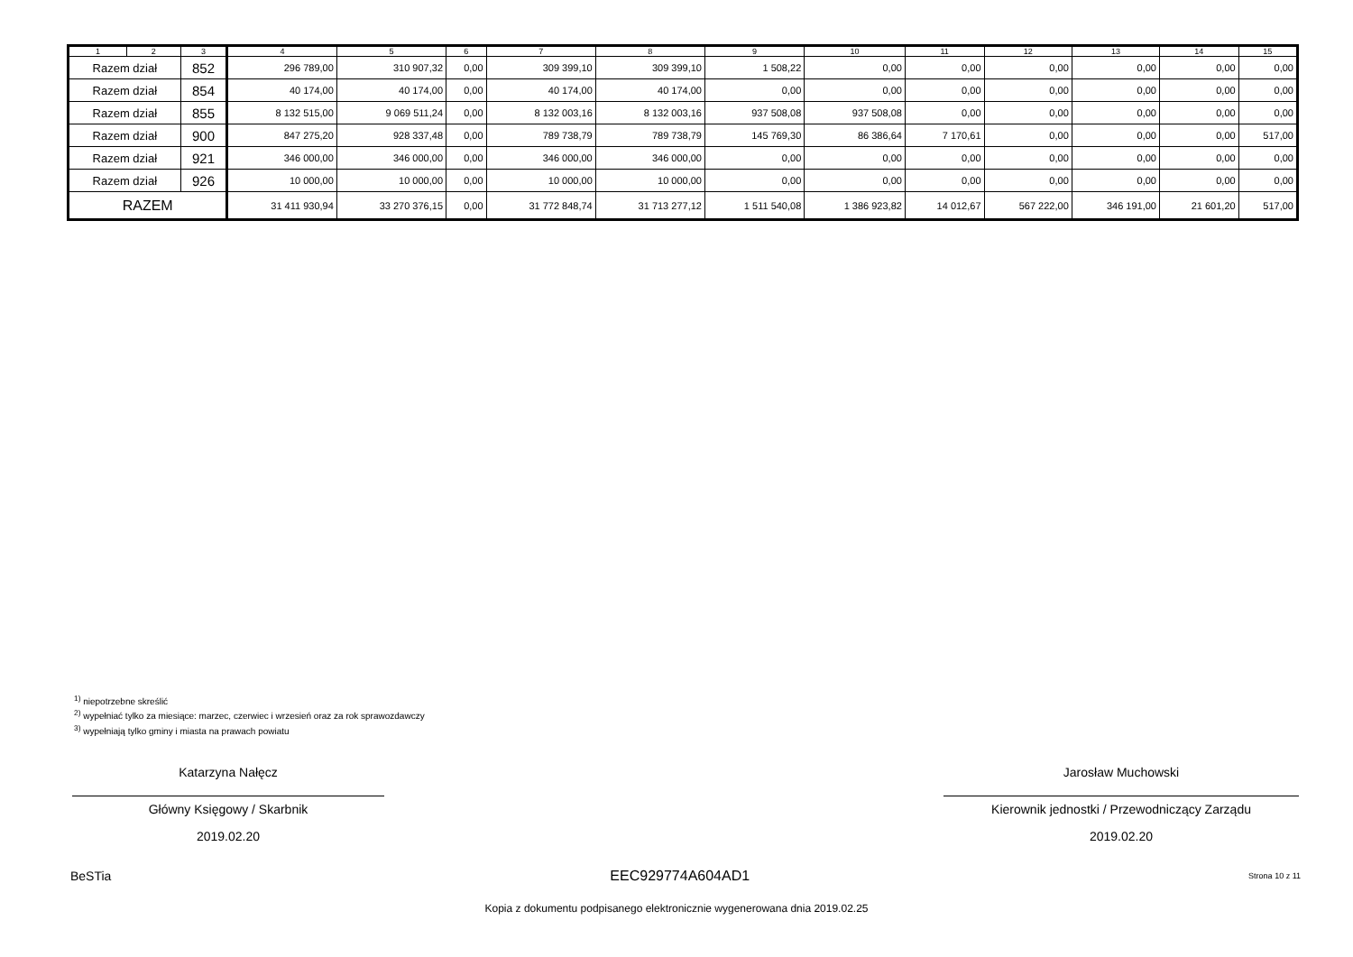| 1 | 2 | 3 | 4 | 5 | 6 | 7 | 8 | 9 | 10 | 11 | 12 | 13 | 14 | 15 |
| Razem dział | | 852 | 296 789,00 | 310 907,32 | 0,00 | 309 399,10 | 309 399,10 | 1 508,22 | 0,00 | 0,00 | 0,00 | 0,00 | 0,00 | 0,00 |
| Razem dział | | 854 | 40 174,00 | 40 174,00 | 0,00 | 40 174,00 | 40 174,00 | 0,00 | 0,00 | 0,00 | 0,00 | 0,00 | 0,00 | 0,00 |
| Razem dział | | 855 | 8 132 515,00 | 9 069 511,24 | 0,00 | 8 132 003,16 | 8 132 003,16 | 937 508,08 | 937 508,08 | 0,00 | 0,00 | 0,00 | 0,00 | 0,00 |
| Razem dział | | 900 | 847 275,20 | 928 337,48 | 0,00 | 789 738,79 | 789 738,79 | 145 769,30 | 86 386,64 | 7 170,61 | 0,00 | 0,00 | 0,00 | 517,00 |
| Razem dział | | 921 | 346 000,00 | 346 000,00 | 0,00 | 346 000,00 | 346 000,00 | 0,00 | 0,00 | 0,00 | 0,00 | 0,00 | 0,00 | 0,00 |
| Razem dział | | 926 | 10 000,00 | 10 000,00 | 0,00 | 10 000,00 | 10 000,00 | 0,00 | 0,00 | 0,00 | 0,00 | 0,00 | 0,00 | 0,00 |
| RAZEM | | | 31 411 930,94 | 33 270 376,15 | 0,00 | 31 772 848,74 | 31 713 277,12 | 1 511 540,08 | 1 386 923,82 | 14 012,67 | 567 222,00 | 346 191,00 | 21 601,20 | 517,00 |
<sup>1)</sup> niepotrzebne skreślić
<sup>2)</sup> wypełniać tylko za miesiące: marzec, czerwiec i wrzesień oraz za rok sprawozdawczy
<sup>3)</sup> wypełniają tylko gminy i miasta na prawach powiatu
Katarzyna Nałęcz
Główny Księgowy / Skarbnik
2019.02.20
Jarosław Muchowski
Kierownik jednostki / Przewodniczący Zarządu
2019.02.20
BeSTia EEC929774A604AD1 Strona 10 z 11
Kopia z dokumentu podpisanego elektronicznie wygenerowana dnia 2019.02.25